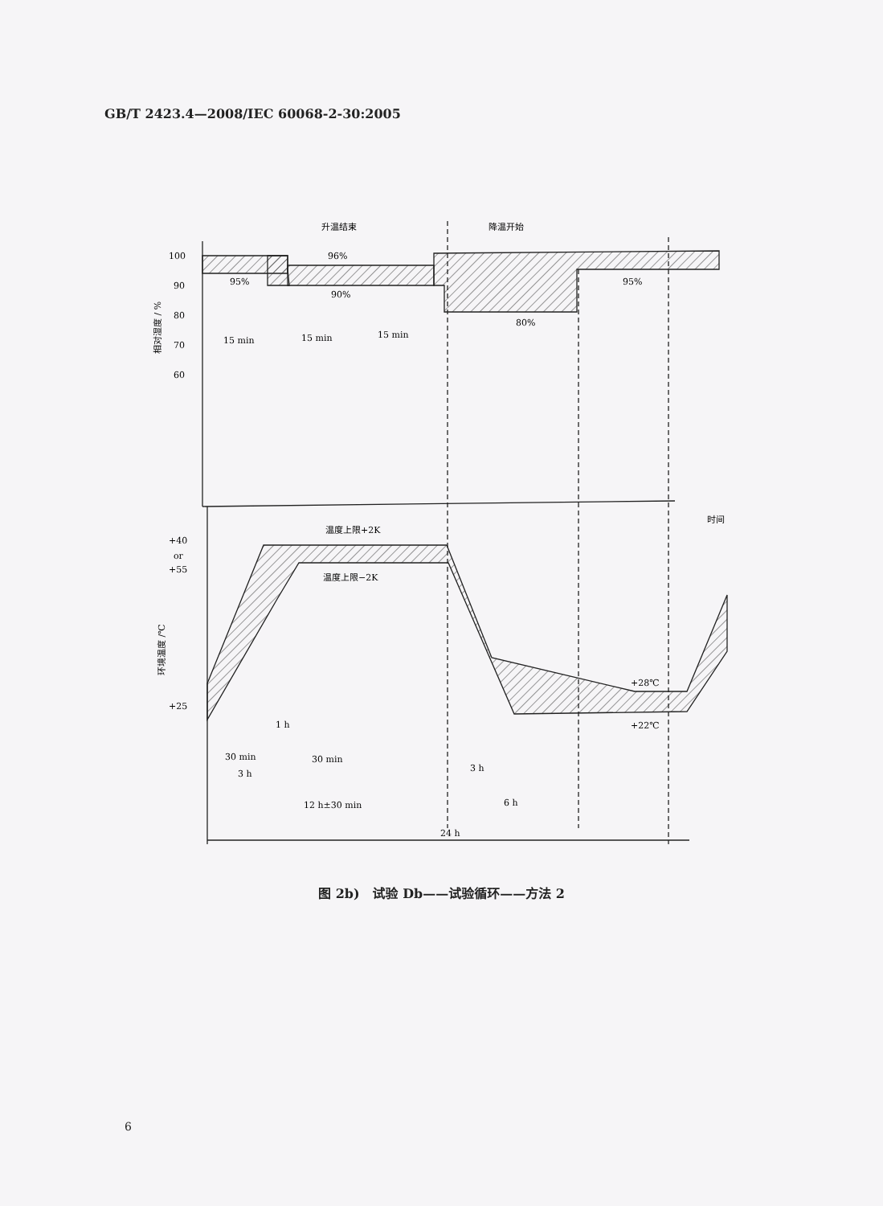GB/T 2423.4—2008/IEC 60068-2-30:2005
升温结束
降温开始
100
90
80
70
60
96%
95%
90%
95%
80%
15 min
15 min
15 min
时间
温度上限+2K
温度上限−2K
+40
or
+55
+25
+28℃
+22℃
1 h
30 min
30 min
3 h
3 h
12 h±30 min
6 h
24 h
相对湿度 / %
环境温度 /℃
图 2b)　试验 Db——试验循环——方法 2
6